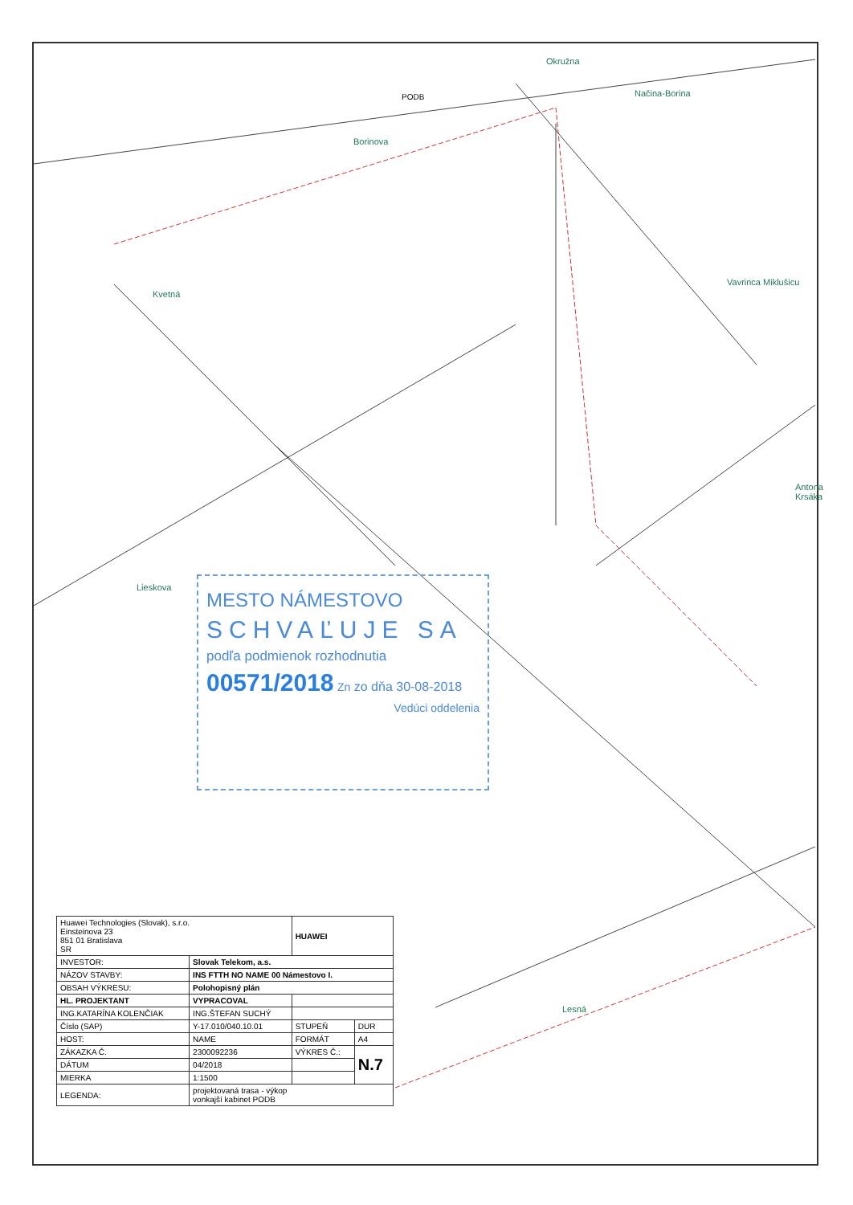Borinova
Načina-Borina
Vavrinca Miklušicu
Okružna
Kvetná
Lieskova
Antona Krsáka
Lesná
PODB
MESTO NÁMESTOVO
SCHVAĽUJE SA
podľa podmienok rozhodnutia
00571/2018 Zn zo dňa 30-08-2018
Vedúci oddelenia
| Huawei Technologies (Slovak), s.r.o. Einsteinova 23 851 01 Bratislava SR | | HUAWEI | |
| INVESTOR: | Slovak Telekom, a.s. | | |
| NÁZOV STAVBY: | INS FTTH NO NAME 00 Námestovo I. | | |
| OBSAH VÝKRESU: | Polohopisný plán | | |
| HL. PROJEKTANT | VYPRACOVAL | | |
| ING.KATARÍNA KOLENČIAK | ING.ŠTEFAN SUCHÝ | | |
| Číslo (SAP) | Y-17.010/040.10.01 | STUPEŇ | DUR |
| HOST: | NAME | FORMÁT | A4 |
| ZÁKAZKA Č. | 2300092236 | VÝKRES Č.: | N.7 |
| DÁTUM | 04/2018 | | |
| MIERKA | 1:1500 | | |
| LEGENDA: | projektovaná trasa - výkop vonkajší kabinet PODB | | |